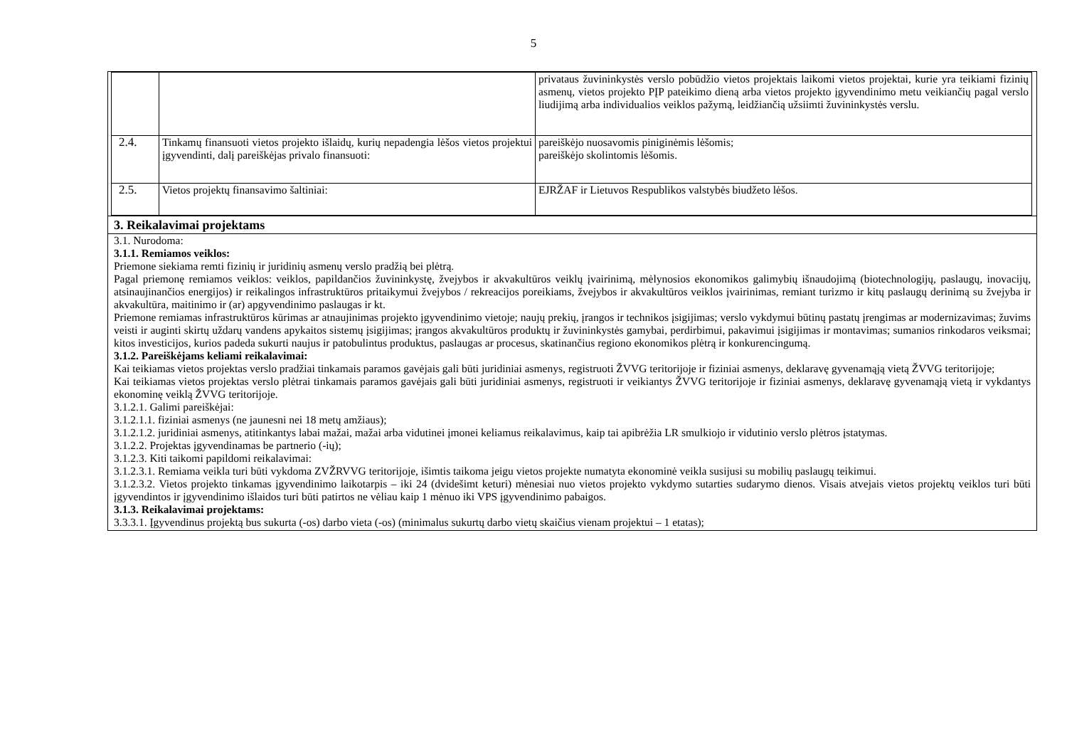5
| | | privataus žuvininkystės verslo pobūdžio vietos projektais laikomi vietos projektai, kurie yra teikiami fizinių asmenų, vietos projekto PĮP pateikimo dieną arba vietos projekto įgyvendinimo metu veikiančių pagal verslo liudijimą arba individualios veiklos pažymą, leidžiančią užsiimti žuvininkystės verslu. |
| 2.4. | Tinkamų finansuoti vietos projekto išlaidų, kurių nepadengia lėšos vietos projektui įgyvendinti, dalį pareiškėjas privalo finansuoti: | pareiškėjo nuosavomis piniginėmis lėšomis; pareiškėjo skolintomis lėšomis. |
| 2.5. | Vietos projektų finansavimo šaltiniai: | EJRŽAF ir Lietuvos Respublikos valstybės biudžeto lėšos. |
3. Reikalavimai projektams
3.1. Nurodoma:
3.1.1. Remiamos veiklos:
Priemone siekiama remti fizinių ir juridinių asmenų verslo pradžią bei plėtrą.
Pagal priemonę remiamos veiklos: veiklos, papildančios žuvininkystę, žvejybos ir akvakultūros veiklų įvairinimą, mėlynosios ekonomikos galimybių išnaudojimą (biotechnologijų, paslaugų, inovacijų, atsinaujinančios energijos) ir reikalingos infrastruktūros pritaikymui žvejybos / rekreacijos poreikiams, žvejybos ir akvakultūros veiklos įvairinimas, remiant turizmo ir kitų paslaugų derinimą su žvejyba ir akvakultūra, maitinimo ir (ar) apgyvendinimo paslaugas ir kt.
Priemone remiamas infrastruktūros kūrimas ar atnaujinimas projekto įgyvendinimo vietoje; naujų prekių, įrangos ir technikos įsigijimas; verslo vykdymui būtinų pastatų įrengimas ar modernizavimas; žuvims veisti ir auginti skirtų uždarų vandens apykaitos sistemų įsigijimas; įrangos akvakultūros produktų ir žuvininkystės gamybai, perdirbimui, pakavimui įsigijimas ir montavimas; sumanios rinkodaros veiksmai; kitos investicijos, kurios padeda sukurti naujus ir patobulintus produktus, paslaugas ar procesus, skatinančius regiono ekonomikos plėtrą ir konkurencingumą.
3.1.2. Pareiškėjams keliami reikalavimai:
Kai teikiamas vietos projektas verslo pradžiai tinkamais paramos gavėjais gali būti juridiniai asmenys, registruoti ŽVVG teritorijoje ir fiziniai asmenys, deklaravę gyvenamąją vietą ŽVVG teritorijoje;
Kai teikiamas vietos projektas verslo plėtrai tinkamais paramos gavėjais gali būti juridiniai asmenys, registruoti ir veikiantys ŽVVG teritorijoje ir fiziniai asmenys, deklaravę gyvenamąją vietą ir vykdantys ekonominę veiklą ŽVVG teritorijoje.
3.1.2.1. Galimi pareiškėjai:
3.1.2.1.1. fiziniai asmenys (ne jaunesni nei 18 metų amžiaus);
3.1.2.1.2. juridiniai asmenys, atitinkantys labai mažai, mažai arba vidutinei įmonei keliamus reikalavimus, kaip tai apibrėžia LR smulkiojo ir vidutinio verslo plėtros įstatymas.
3.1.2.2. Projektas įgyvendinamas be partnerio (-ių);
3.1.2.3. Kiti taikomi papildomi reikalavimai:
3.1.2.3.1. Remiama veikla turi būti vykdoma ZVŽRVVG teritorijoje, išimtis taikoma jeigu vietos projekte numatyta ekonominė veikla susijusi su mobilių paslaugų teikimui.
3.1.2.3.2. Vietos projekto tinkamas įgyvendinimo laikotarpis – iki 24 (dvidešimt keturi) mėnesiai nuo vietos projekto vykdymo sutarties sudarymo dienos. Visais atvejais vietos projektų veiklos turi būti įgyvendintos ir įgyvendinimo išlaidos turi būti patirtos ne vėliau kaip 1 mėnuo iki VPS įgyvendinimo pabaigos.
3.1.3. Reikalavimai projektams:
3.3.3.1. Įgyvendinus projektą bus sukurta (-os) darbo vieta (-os) (minimalus sukurtų darbo vietų skaičius vienam projektui – 1 etatas);